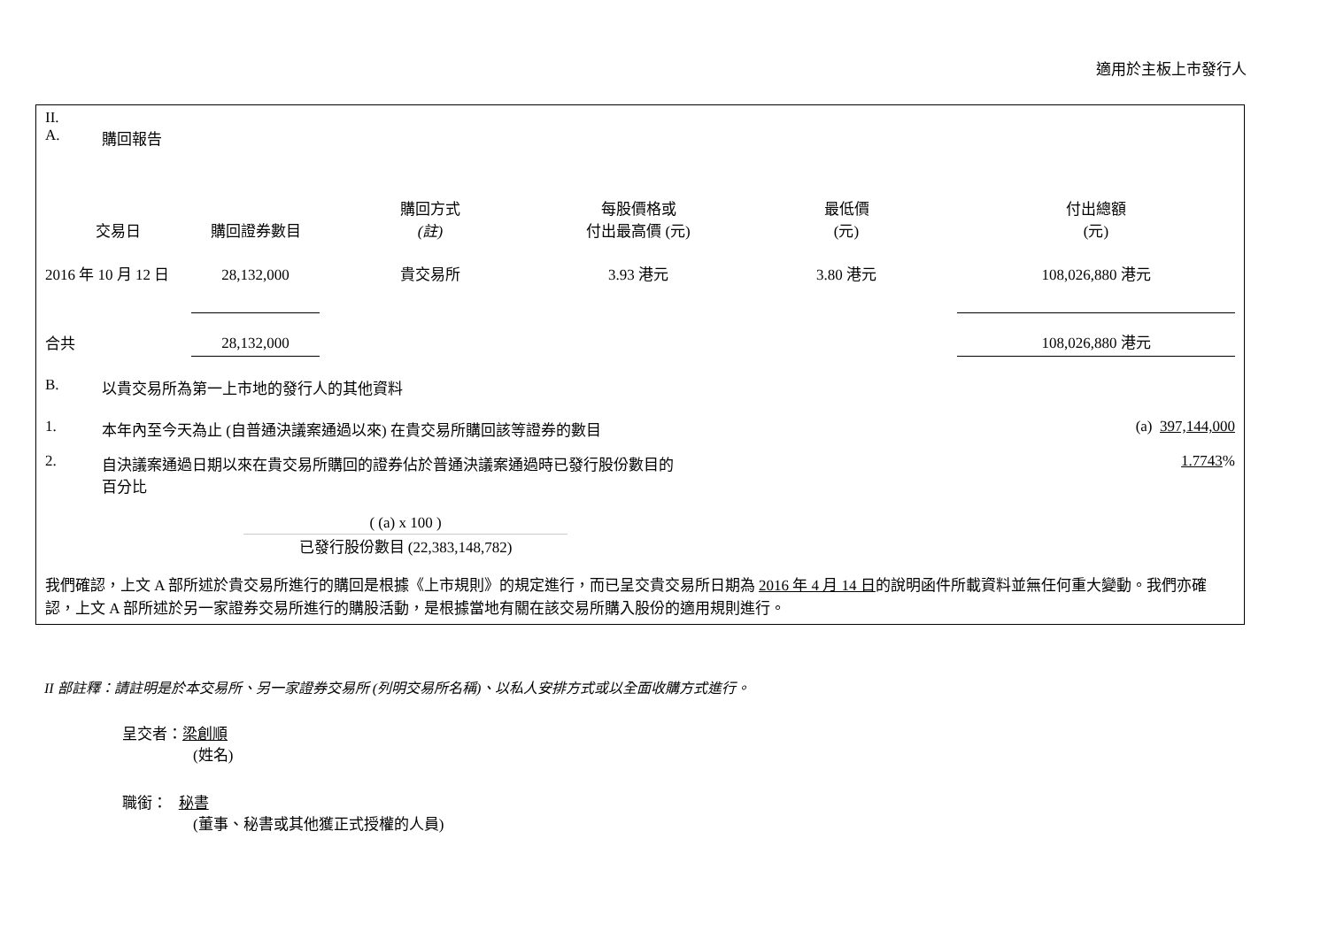適用於主板上市發行人
II.
A. 購回報告
| 交易日 | 購回證券數目 | 購回方式 (註) | 每股價格或 付出最高價 (元) | 最低價 (元) | 付出總額 (元) |
| --- | --- | --- | --- | --- | --- |
| 2016 年 10 月 12 日 | 28,132,000 | 貴交易所 | 3.93 港元 | 3.80 港元 | 108,026,880 港元 |
| 合共 | 28,132,000 | | | | 108,026,880 港元 |
B. 以貴交易所為第一上市地的發行人的其他資料
1. 本年內至今天為止 (自普通決議案通過以來) 在貴交易所購回該等證券的數目 (a) 397,144,000
2. 自決議案通過日期以來在貴交易所購回的證券佔於普通決議案通過時已發行股份數目的
百分比 1.7743%
( (a) x 100 )
已發行股份數目 (22,383,148,782)
我們確認，上文 A 部所述於貴交易所進行的購回是根據《上市規則》的規定進行，而已呈交貴交易所日期為 2016 年 4 月 14 日的說明函件所載資料並無任何重大變動。我們亦確認，上文 A 部所述於另一家證券交易所進行的購股活動，是根據當地有關在該交易所購入股份的適用規則進行。
II 部註釋：請註明是於本交易所、另一家證券交易所 (列明交易所名稱)、以私人安排方式或以全面收購方式進行。
呈交者：梁創順
(姓名)
職銜： 秘書
(董事、秘書或其他獲正式授權的人員)